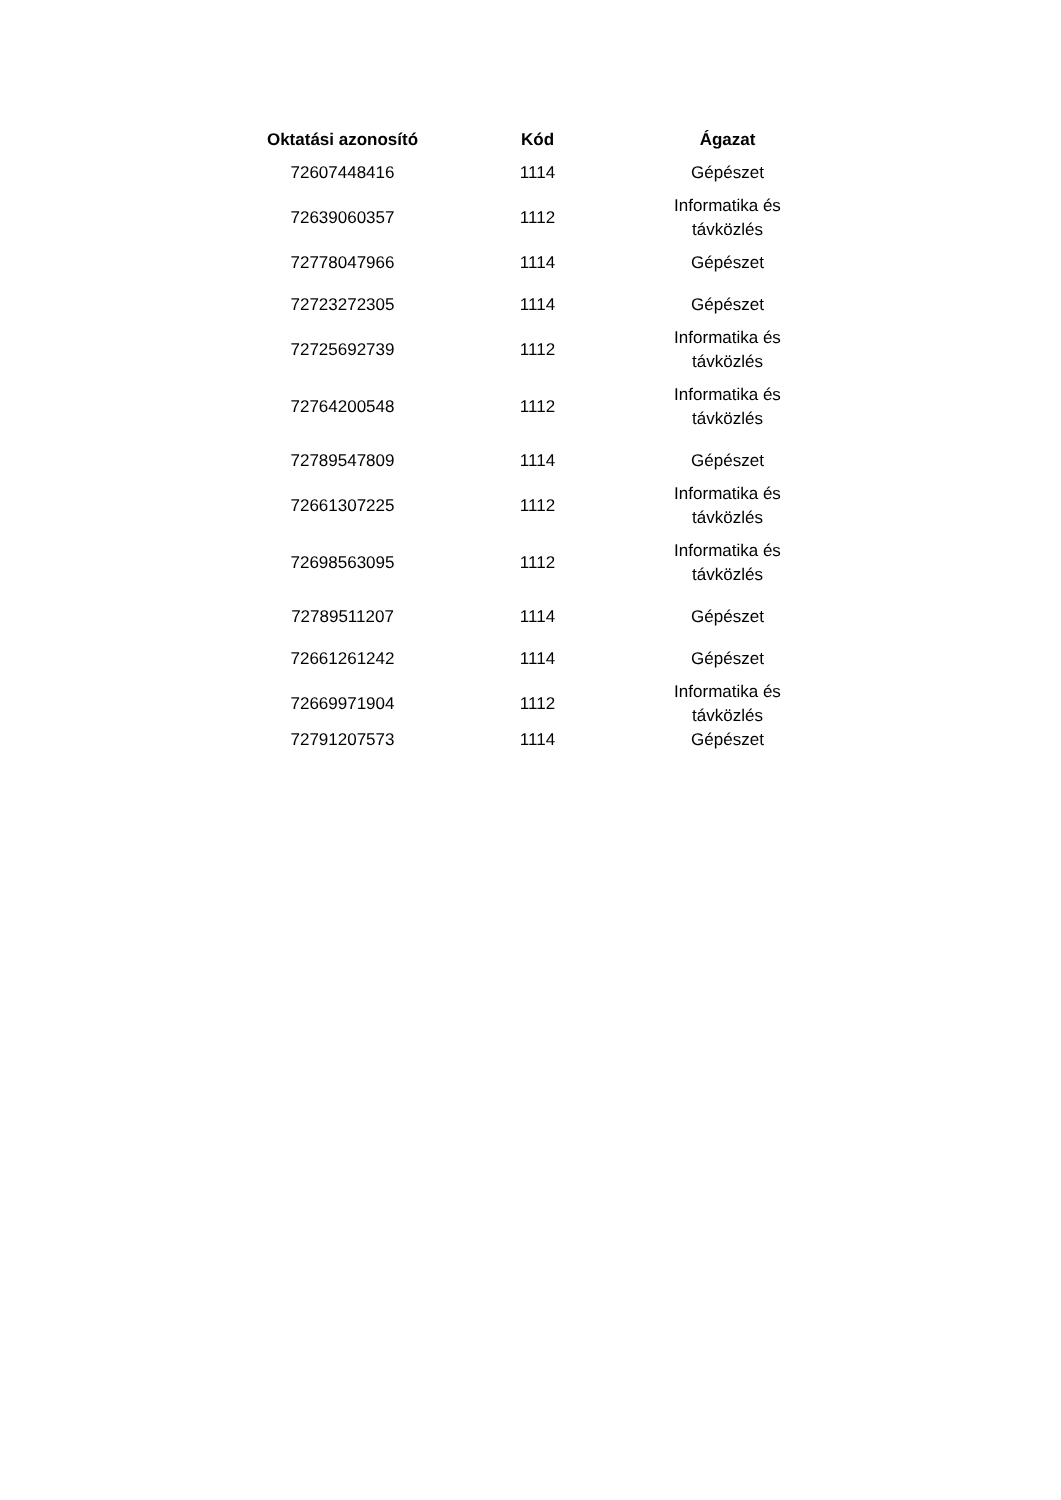| Oktatási azonosító | Kód | Ágazat |
| --- | --- | --- |
| 72607448416 | 1114 | Gépészet |
| 72639060357 | 1112 | Informatika és távközlés |
| 72778047966 | 1114 | Gépészet |
| 72723272305 | 1114 | Gépészet |
| 72725692739 | 1112 | Informatika és távközlés |
| 72764200548 | 1112 | Informatika és távközlés |
| 72789547809 | 1114 | Gépészet |
| 72661307225 | 1112 | Informatika és távközlés |
| 72698563095 | 1112 | Informatika és távközlés |
| 72789511207 | 1114 | Gépészet |
| 72661261242 | 1114 | Gépészet |
| 72669971904 | 1112 | Informatika és távközlés |
| 72791207573 | 1114 | Gépészet |